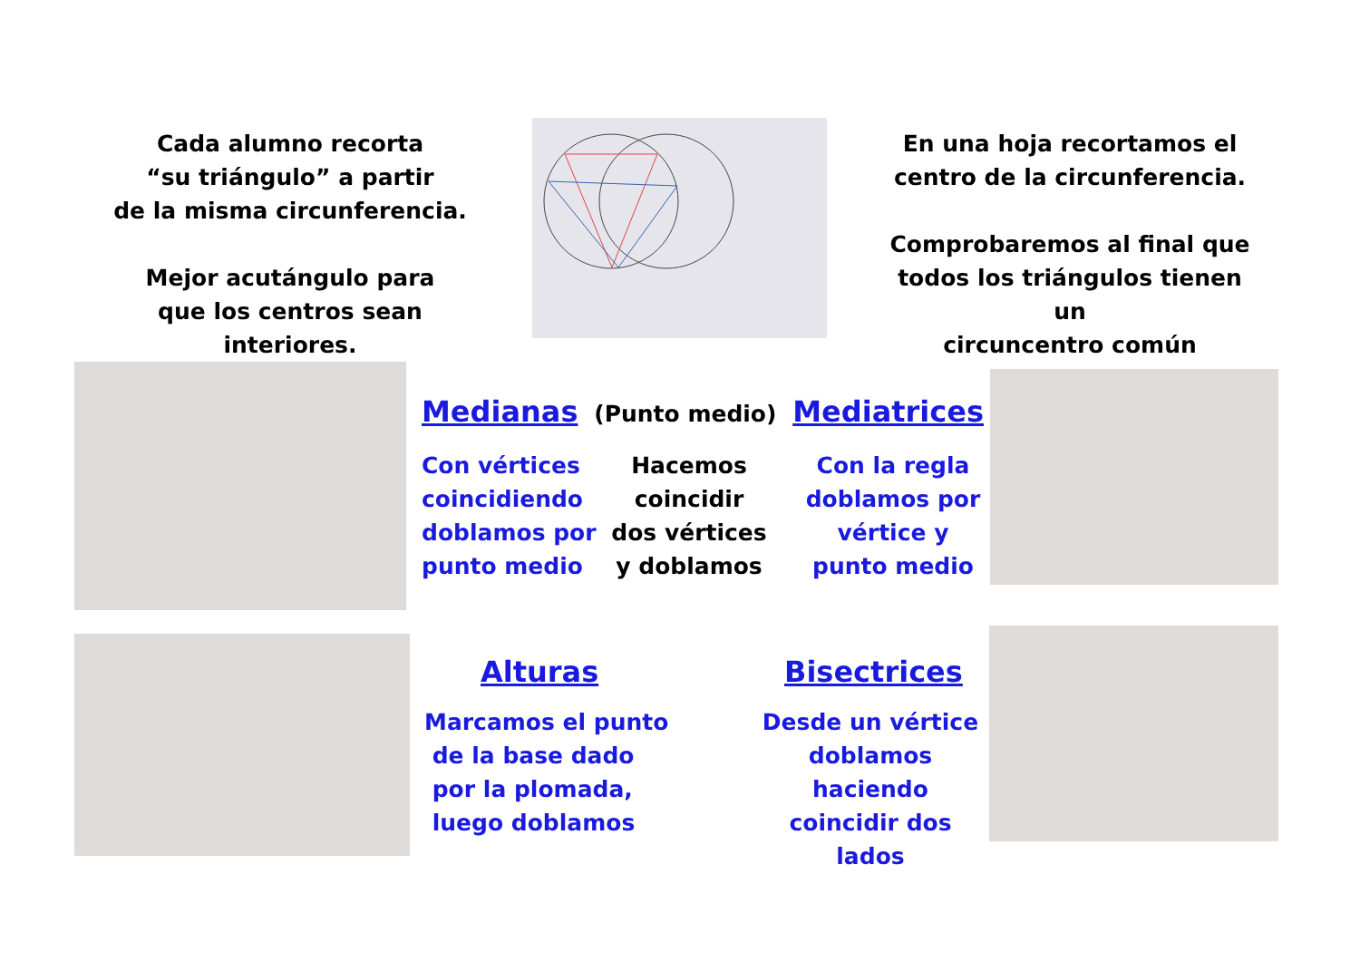Cada alumno recorta
“su triángulo” a partir
de la misma circunferencia.
Mejor acutángulo para
que los centros sean interiores.
En una hoja recortamos el
centro de la circunferencia.
Comprobaremos al final que
todos los triángulos tienen un
circuncentro común
Medianas
(Punto medio)
Mediatrices
Con vértices
coincidiendo
doblamos por
punto medio
Hacemos
coincidir
dos vértices
y doblamos
Con la regla
doblamos por
vértice y
punto medio
Alturas
Marcamos el punto
de la base dado
por la plomada,
luego doblamos
Bisectrices
Desde un vértice
doblamos haciendo
coincidir dos lados